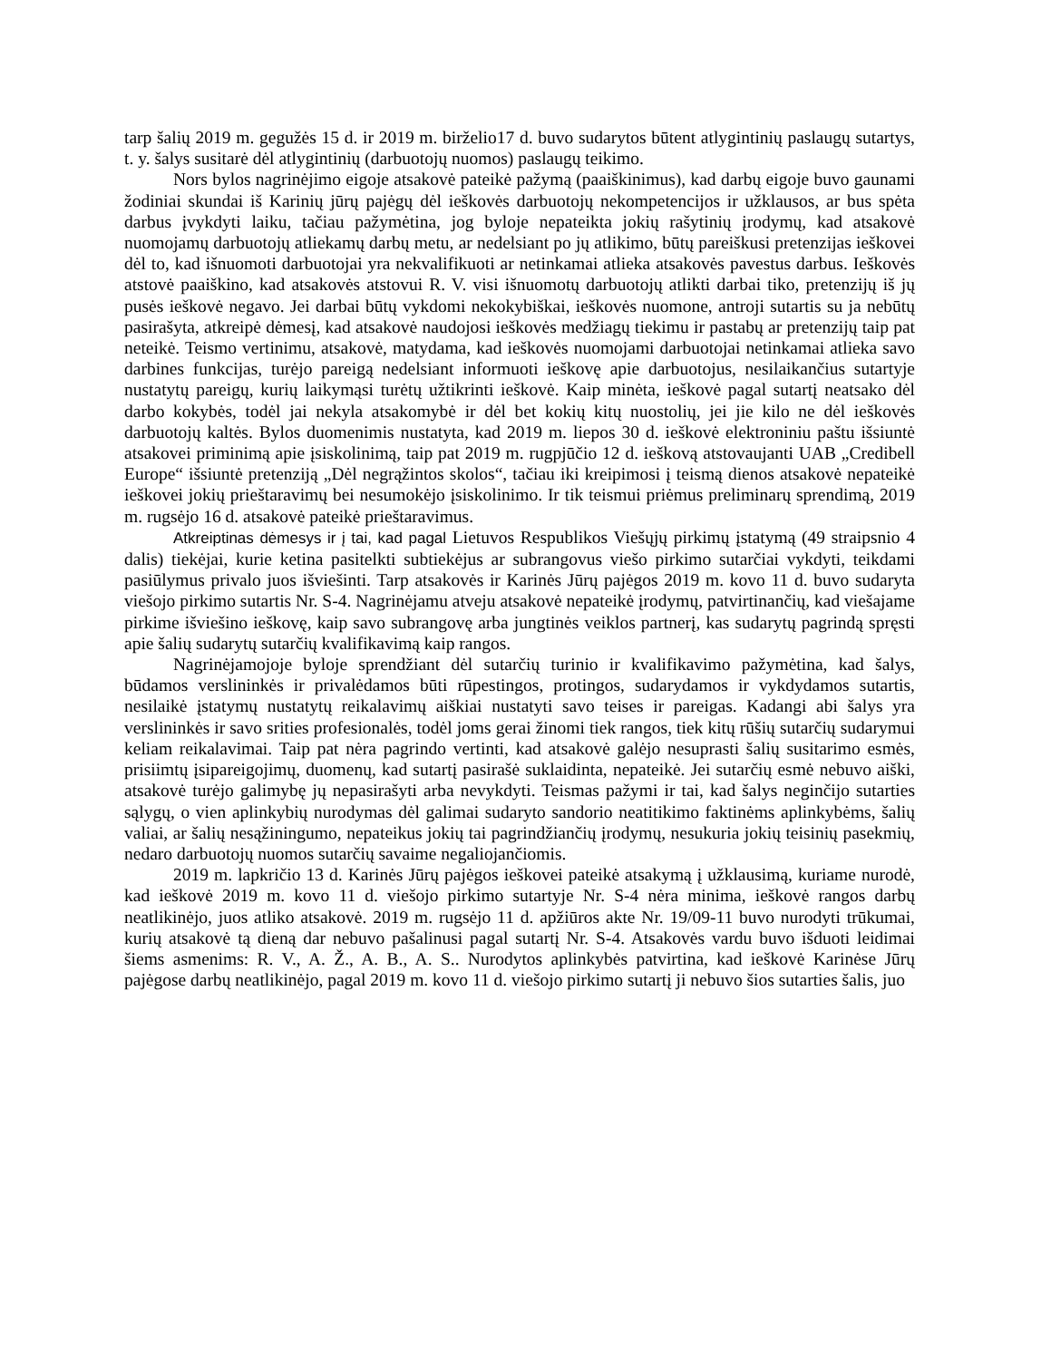tarp šalių 2019 m. gegužės 15 d. ir 2019 m. birželio17 d. buvo sudarytos būtent atlygintinių paslaugų sutartys, t. y. šalys susitarė dėl atlygintinių (darbuotojų nuomos) paslaugų teikimo.
Nors bylos nagrinėjimo eigoje atsakovė pateikė pažymą (paaiškinimus), kad darbų eigoje buvo gaunami žodiniai skundai iš Karinių jūrų pajėgų dėl ieškovės darbuotojų nekompetencijos ir užklausos, ar bus spėta darbus įvykdyti laiku, tačiau pažymėtina, jog byloje nepateikta jokių rašytinių įrodymų, kad atsakovė nuomojamų darbuotojų atliekamų darbų metu, ar nedelsiant po jų atlikimo, būtų pareiškusi pretenzijas ieškovei dėl to, kad išnuomoti darbuotojai yra nekvalifikuoti ar netinkamai atlieka atsakovės pavestus darbus. Ieškovės atstovė paaiškino, kad atsakovės atstovui R. V. visi išnuomotų darbuotojų atlikti darbai tiko, pretenzijų iš jų pusės ieškovė negavo. Jei darbai būtų vykdomi nekokybiškai, ieškovės nuomone, antroji sutartis su ja nebūtų pasirašyta, atkreipė dėmesį, kad atsakovė naudojosi ieškovės medžiagų tiekimu ir pastabų ar pretenzijų taip pat neteikė. Teismo vertinimu, atsakovė, matydama, kad ieškovės nuomojami darbuotojai netinkamai atlieka savo darbines funkcijas, turėjo pareigą nedelsiant informuoti ieškovę apie darbuotojus, nesilaikančius sutartyje nustatytų pareigų, kurių laikymąsi turėtų užtikrinti ieškovė. Kaip minėta, ieškovė pagal sutartį neatsako dėl darbo kokybės, todėl jai nekyla atsakomybė ir dėl bet kokių kitų nuostolių, jei jie kilo ne dėl ieškovės darbuotojų kaltės. Bylos duomenimis nustatyta, kad 2019 m. liepos 30 d. ieškovė elektroniniu paštu išsiuntė atsakovei priminimą apie įsiskolinimą, taip pat 2019 m. rugpjūčio 12 d. ieškovą atstovaujanti UAB „Credibell Europe“ išsiuntė pretenziją „Dėl negrąžintos skolos“, tačiau iki kreipimosi į teismą dienos atsakovė nepateikė ieškovei jokių prieštaravimų bei nesumokėjo įsiskolinimo. Ir tik teismui priėmus preliminarų sprendimą, 2019 m. rugsėjo 16 d. atsakovė pateikė prieštaravimus.
Atkreiptinas dėmesys ir į tai, kad pagal Lietuvos Respublikos Viešųjų pirkimų įstatymą (49 straipsnio 4 dalis) tiekėjai, kurie ketina pasitelkti subtiekėjus ar subrangovus viešo pirkimo sutarčiai vykdyti, teikdami pasiūlymus privalo juos išviešinti. Tarp atsakovės ir Karinės Jūrų pajėgos 2019 m. kovo 11 d. buvo sudaryta viešojo pirkimo sutartis Nr. S-4. Nagrinėjamu atveju atsakovė nepateikė įrodymų, patvirtinančių, kad viešajame pirkime išviešino ieškovę, kaip savo subrangovę arba jungtinės veiklos partnerį, kas sudarytų pagrindą spręsti apie šalių sudarytų sutarčių kvalifikavimą kaip rangos.
Nagrinėjamojoje byloje sprendžiant dėl sutarčių turinio ir kvalifikavimo pažymėtina, kad šalys, būdamos verslininkės ir privalėdamos būti rūpestingos, protingos, sudarydamos ir vykdydamos sutartis, nesilaikė įstatymų nustatytų reikalavimų aiškiai nustatyti savo teises ir pareigas. Kadangi abi šalys yra verslininkės ir savo srities profesionalės, todėl joms gerai žinomi tiek rangos, tiek kitų rūšių sutarčių sudarymui keliam reikalavimai. Taip pat nėra pagrindo vertinti, kad atsakovė galėjo nesuprasti šalių susitarimo esmės, prisiimtų įsipareigojimų, duomenų, kad sutartį pasirašė suklaidinta, nepateikė. Jei sutarčių esmė nebuvo aiški, atsakovė turėjo galimybę jų nepasirašyti arba nevykdyti. Teismas pažymi ir tai, kad šalys neginčijo sutarties sąlygų, o vien aplinkybių nurodymas dėl galimai sudaryto sandorio neatitikimo faktinėms aplinkybėms, šalių valiai, ar šalių nesąžiningumo, nepateikus jokių tai pagrindžiančių įrodymų, nesukuria jokių teisinių pasekmių, nedaro darbuotojų nuomos sutarčių savaime negaliojančiomis.
2019 m. lapkričio 13 d. Karinės Jūrų pajėgos ieškovei pateikė atsakymą į užklausimą, kuriame nurodė, kad ieškovė 2019 m. kovo 11 d. viešojo pirkimo sutartyje Nr. S-4 nėra minima, ieškovė rangos darbų neatlikinėjo, juos atliko atsakovė. 2019 m. rugsėjo 11 d. apžiūros akte Nr. 19/09-11 buvo nurodyti trūkumai, kurių atsakovė tą dieną dar nebuvo pašalinusi pagal sutartį Nr. S-4. Atsakovės vardu buvo išduoti leidimai šiems asmenims: R. V., A. Ž., A. B., A. S.. Nurodytos aplinkybės patvirtina, kad ieškovė Karinėse Jūrų pajėgose darbų neatlikinėjo, pagal 2019 m. kovo 11 d. viešojo pirkimo sutartį ji nebuvo šios sutarties šalis, juo